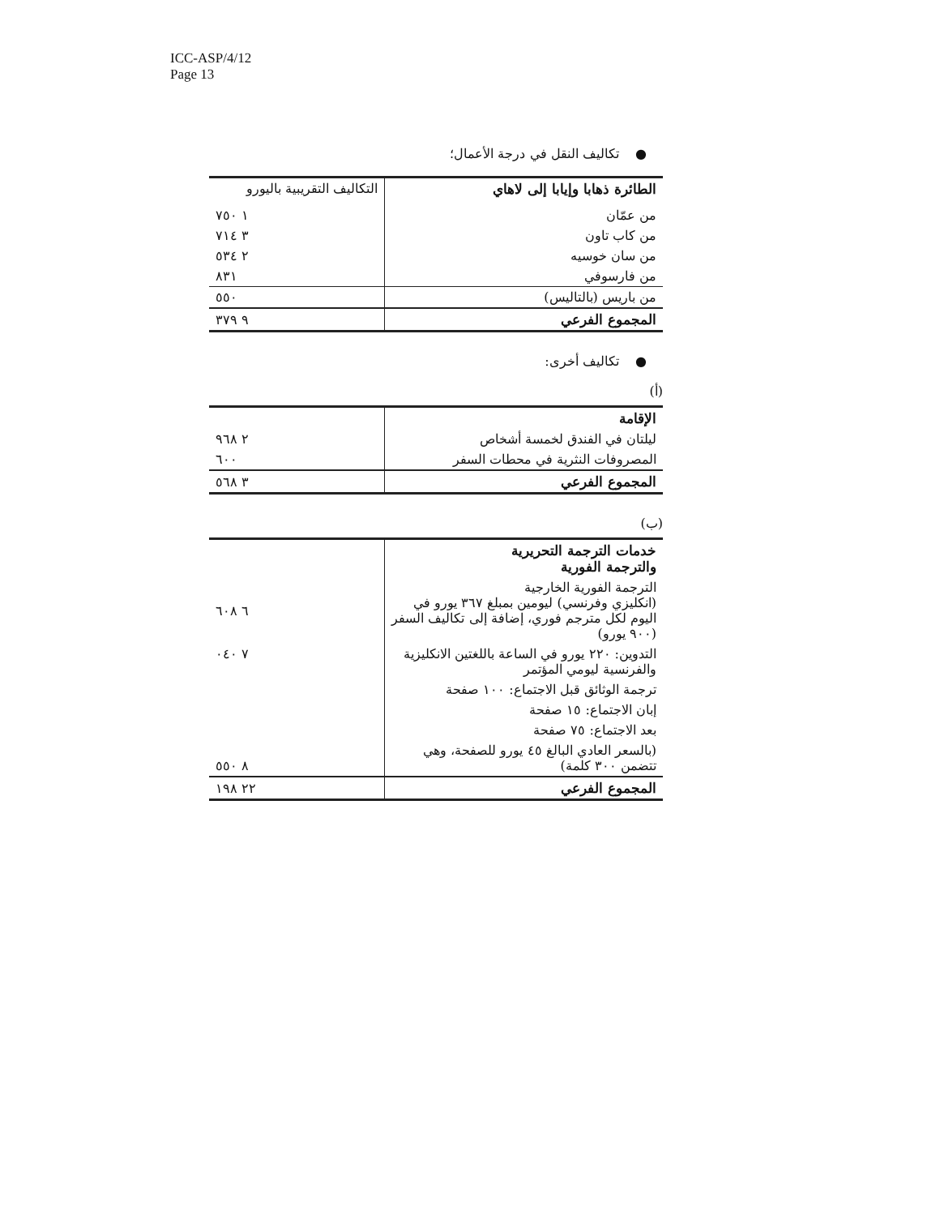ICC-ASP/4/12
Page 13
● تكاليف النقل في درجة الأعمال؛
| الطائرة ذهابا وإيابا إلى لاهاي | التكاليف التقريبية باليورو |
| من عمّان | ١ ٧٥٠ |
| من كاب تاون | ٣ ٧١٤ |
| من سان خوسيه | ٢ ٥٣٤ |
| من فارسوفي | ٨٣١ |
| من باريس (بالتاليس) | ٥٥٠ |
| المجموع الفرعي | ٩ ٣٧٩ |
● تكاليف أخرى:
(أ)
| الإقامة | |
| ليلتان في الفندق لخمسة أشخاص | ٢ ٩٦٨ |
| المصروفات النثرية في محطات السفر | ٦٠٠ |
| المجموع الفرعي | ٣ ٥٦٨ |
(ب)
| خدمات الترجمة التحريرية والترجمة الفورية | |
| الترجمة الفورية الخارجية (انكليزي وفرنسي) ليومين بمبلغ ٣٦٧ يورو في اليوم لكل مترجم فوري، إضافة إلى تكاليف السفر (٩٠٠ يورو) | ٦ ٦٠٨ |
| التدوين: ٢٢٠ يورو في الساعة باللغتين الانكليزية والفرنسية ليومي المؤتمر | ٧ ٠٤٠ |
| ترجمة الوثائق قبل الاجتماع: ١٠٠ صفحة | |
| إبان الاجتماع: ١٥ صفحة | |
| بعد الاجتماع: ٧٥ صفحة | |
| (بالسعر العادي البالغ ٤٥ يورو للصفحة، وهي تتضمن ٣٠٠ كلمة) | ٨ ٥٥٠ |
| المجموع الفرعي | ٢٢ ١٩٨ |